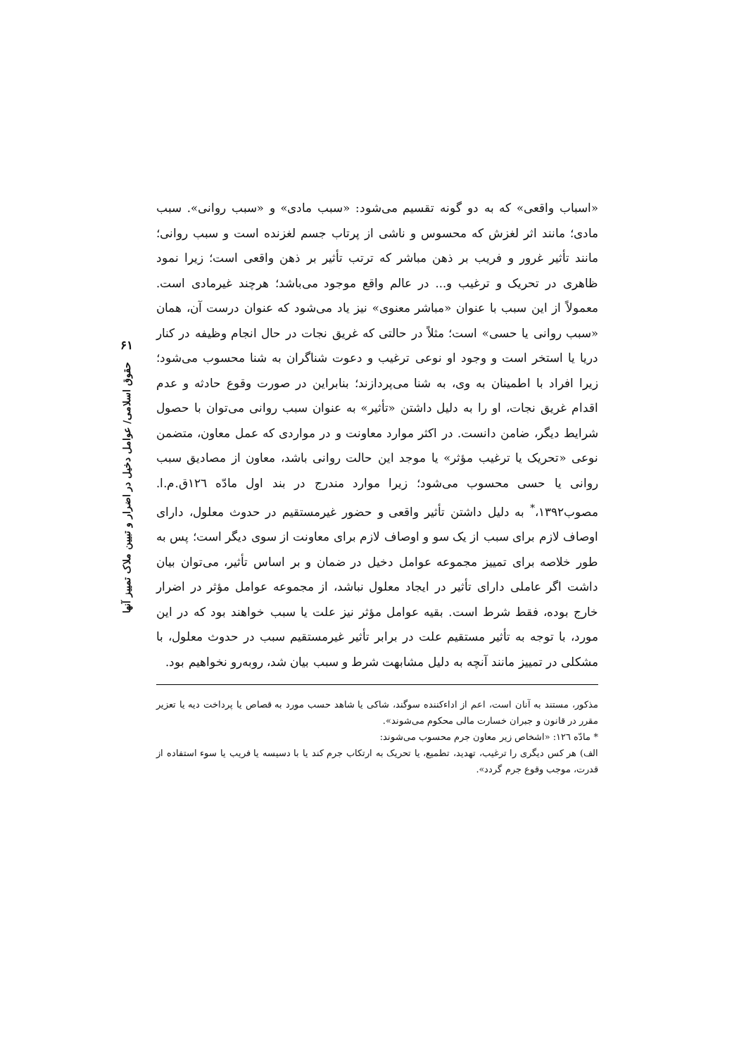۶۱
حقوق اسلامی/ عوامل دخیل در اضرار و تبیین ملاک تمییز آنها
«اسباب واقعی» که به دو گونه تقسیم می‌شود: «سبب مادی» و «سبب روانی». سبب مادی؛ مانند اثر لغزش که محسوس و ناشی از پرتاب جسم لغزنده است و سبب روانی؛ مانند تأثیر غرور و فریب بر ذهن مباشر که ترتب تأثیر بر ذهن واقعی است؛ زیرا نمود ظاهری در تحریک و ترغیب و... در عالم واقع موجود می‌باشد؛ هرچند غیرمادی است. معمولاً از این سبب با عنوان «مباشر معنوی» نیز یاد می‌شود که عنوان درست آن، همان «سبب روانی یا حسی» است؛ مثلاً در حالتی که غریق نجات در حال انجام وظیفه در کنار دریا یا استخر است و وجود او نوعی ترغیب و دعوت شناگران به شنا محسوب می‌شود؛ زیرا افراد با اطمینان به وی، به شنا می‌پردازند؛ بنابراین در صورت وقوع حادثه و عدم اقدام غریق نجات، او را به دلیل داشتن «تأثیر» به عنوان سبب روانی می‌توان با حصول شرایط دیگر، ضامن دانست. در اکثر موارد معاونت و در مواردی که عمل معاون، متضمن نوعی «تحریک یا ترغیب مؤثر» یا موجد این حالت روانی باشد، معاون از مصادیق سبب روانی یا حسی محسوب می‌شود؛ زیرا موارد مندرج در بند اول مادّه ١٢٦ق.م.ا. مصوب١٣٩٢،<sup>*</sup> به دلیل داشتن تأثیر واقعی و حضور غیرمستقیم در حدوث معلول، دارای اوصاف لازم برای سبب از یک سو و اوصاف لازم برای معاونت از سوی دیگر است؛ پس به طور خلاصه برای تمییز مجموعه عوامل دخیل در ضمان و بر اساس تأثیر، می‌توان بیان داشت اگر عاملی دارای تأثیر در ایجاد معلول نباشد، از مجموعه عوامل مؤثر در اضرار خارج بوده، فقط شرط است. بقیه عوامل مؤثر نیز علت یا سبب خواهند بود که در این مورد، با توجه به تأثیر مستقیم علت در برابر تأثیر غیرمستقیم سبب در حدوث معلول، با مشکلی در تمییز مانند آنچه به دلیل مشابهت شرط و سبب بیان شد، روبه‌رو نخواهیم بود.
مذکور، مستند به آنان است، اعم از اداءکننده سوگند، شاکی یا شاهد حسب مورد به قصاص یا پرداخت دیه یا تعزیر مقرر در قانون و جبران خسارت مالی محکوم می‌شوند».
* مادّه ١٢٦: «اشخاص زیر معاون جرم محسوب می‌شوند:
الف) هر کس دیگری را ترغیب، تهدید، تطمیع، یا تحریک به ارتکاب جرم کند یا با دسیسه یا فریب یا سوء استفاده از قدرت، موجب وقوع جرم گردد».